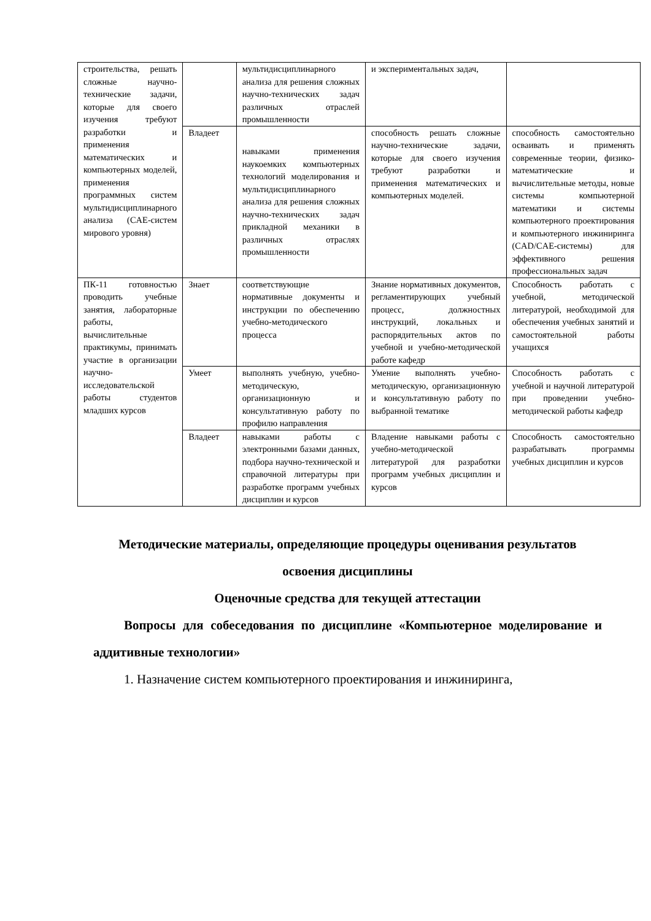| строительства, решать сложные научно-технические задачи, которые для своего изучения требуют разработки и применения математических и компьютерных моделей, применения программных систем мультидисциплинарного анализа (CAE-систем мирового уровня) | | мультидисциплинарного анализа для решения сложных научно-технических задач различных отраслей промышленности | и экспериментальных задач, | |
| | Владеет | навыками применения наукоемких компьютерных технологий моделирования и мультидисциплинарного анализа для решения сложных научно-технических задач прикладной механики в различных отраслях промышленности | способность решать сложные научно-технические задачи, которые для своего изучения требуют разработки и применения математических и компьютерных моделей. | способность самостоятельно осваивать и применять современные теории, физико-математические и вычислительные методы, новые системы компьютерной математики и системы компьютерного проектирования и компьютерного инжиниринга (CAD/CAE-системы) для эффективного решения профессиональных задач |
| ПК-11 готовностью проводить учебные занятия, лабораторные работы, вычислительные практикумы, принимать участие в организации научно-исследовательской работы студентов младших курсов | Знает | соответствующие нормативные документы и инструкции по обеспечению учебно-методического процесса | Знание нормативных документов, регламентирующих учебный процесс, должностных инструкций, локальных и распорядительных актов по учебной и учебно-методической работе кафедр | Способность работать с учебной, методической литературой, необходимой для обеспечения учебных занятий и самостоятельной работы учащихся |
| | Умеет | выполнять учебную, учебно-методическую, организационную и консультативную работу по профилю направления | Умение выполнять учебно-методическую, организационную и консультативную работу по выбранной тематике | Способность работать с учебной и научной литературой при проведении учебно-методической работы кафедр |
| | Владеет | навыками работы с электронными базами данных, подбора научно-технической и справочной литературы при разработке программ учебных дисциплин и курсов | Владение навыками работы с учебно-методической литературой для разработки программ учебных дисциплин и курсов | Способность самостоятельно разрабатывать программы учебных дисциплин и курсов |
Методические материалы, определяющие процедуры оценивания результатов освоения дисциплины
Оценочные средства для текущей аттестации
Вопросы для собеседования по дисциплине «Компьютерное моделирование и аддитивные технологии»
1. Назначение систем компьютерного проектирования и инжиниринга,